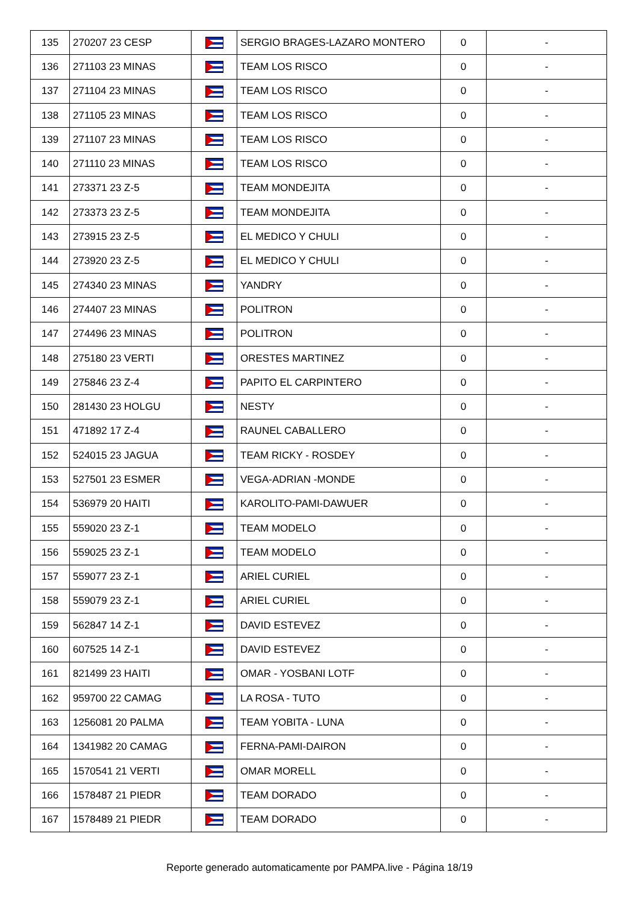| 135 | 270207 23 CESP | | SERGIO BRAGES-LAZARO MONTERO | 0 | - |
| 136 | 271103 23 MINAS | | TEAM LOS RISCO | 0 | - |
| 137 | 271104 23 MINAS | | TEAM LOS RISCO | 0 | - |
| 138 | 271105 23 MINAS | | TEAM LOS RISCO | 0 | - |
| 139 | 271107 23 MINAS | | TEAM LOS RISCO | 0 | - |
| 140 | 271110 23 MINAS | | TEAM LOS RISCO | 0 | - |
| 141 | 273371 23 Z-5 | | TEAM MONDEJITA | 0 | - |
| 142 | 273373 23 Z-5 | | TEAM MONDEJITA | 0 | - |
| 143 | 273915 23 Z-5 | | EL MEDICO Y CHULI | 0 | - |
| 144 | 273920 23 Z-5 | | EL MEDICO Y CHULI | 0 | - |
| 145 | 274340 23 MINAS | | YANDRY | 0 | - |
| 146 | 274407 23 MINAS | | POLITRON | 0 | - |
| 147 | 274496 23 MINAS | | POLITRON | 0 | - |
| 148 | 275180 23 VERTI | | ORESTES MARTINEZ | 0 | - |
| 149 | 275846 23 Z-4 | | PAPITO EL CARPINTERO | 0 | - |
| 150 | 281430 23 HOLGU | | NESTY | 0 | - |
| 151 | 471892 17 Z-4 | | RAUNEL CABALLERO | 0 | - |
| 152 | 524015 23 JAGUA | | TEAM RICKY - ROSDEY | 0 | - |
| 153 | 527501 23 ESMER | | VEGA-ADRIAN -MONDE | 0 | - |
| 154 | 536979 20 HAITI | | KAROLITO-PAMI-DAWUER | 0 | - |
| 155 | 559020 23 Z-1 | | TEAM MODELO | 0 | - |
| 156 | 559025 23 Z-1 | | TEAM MODELO | 0 | - |
| 157 | 559077 23 Z-1 | | ARIEL CURIEL | 0 | - |
| 158 | 559079 23 Z-1 | | ARIEL CURIEL | 0 | - |
| 159 | 562847 14 Z-1 | | DAVID ESTEVEZ | 0 | - |
| 160 | 607525 14 Z-1 | | DAVID ESTEVEZ | 0 | - |
| 161 | 821499 23 HAITI | | OMAR - YOSBANI LOTF | 0 | - |
| 162 | 959700 22 CAMAG | | LA ROSA - TUTO | 0 | - |
| 163 | 1256081 20 PALMA | | TEAM YOBITA - LUNA | 0 | - |
| 164 | 1341982 20 CAMAG | | FERNA-PAMI-DAIRON | 0 | - |
| 165 | 1570541 21 VERTI | | OMAR MORELL | 0 | - |
| 166 | 1578487 21 PIEDR | | TEAM DORADO | 0 | - |
| 167 | 1578489 21 PIEDR | | TEAM DORADO | 0 | - |
Reporte generado automaticamente por PAMPA.live - Página 18/19